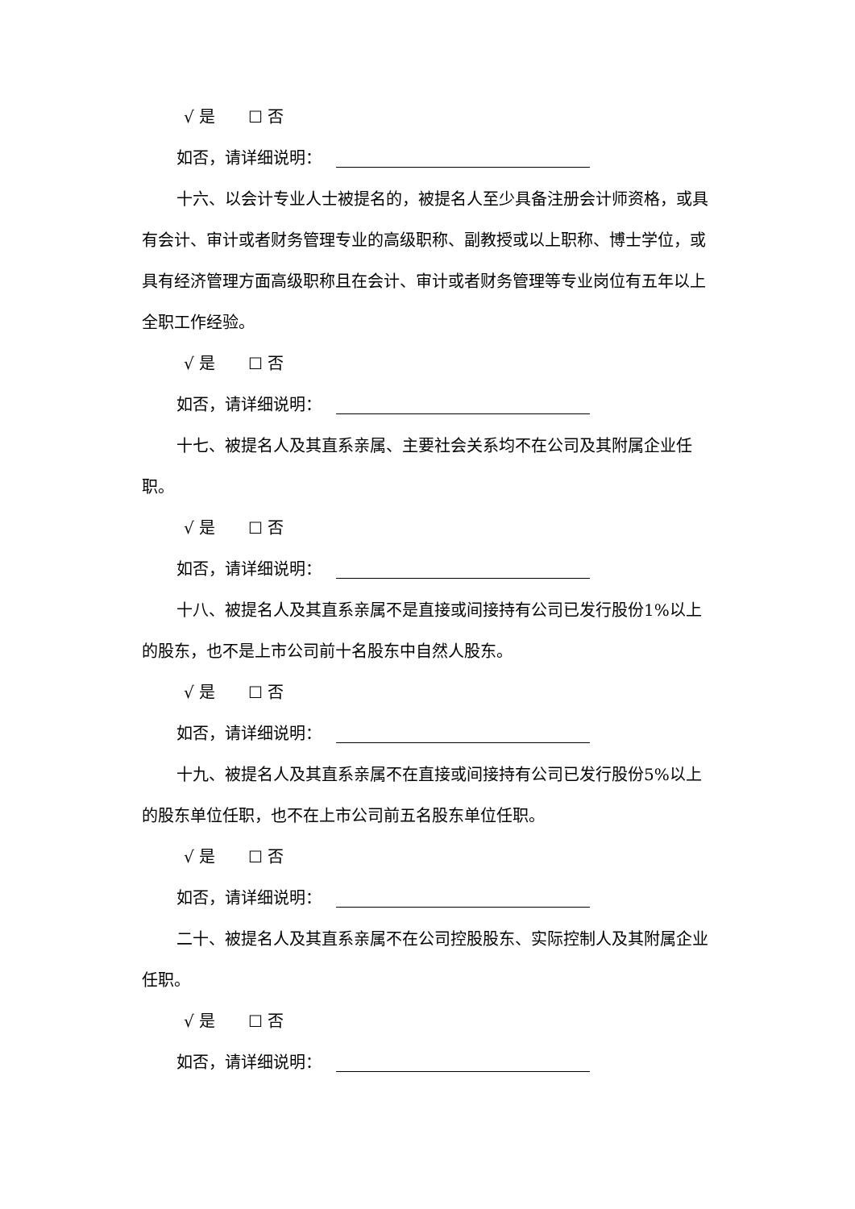√ 是 ☐ 否
如否，请详细说明：
十六、以会计专业人士被提名的，被提名人至少具备注册会计师资格，或具有会计、审计或者财务管理专业的高级职称、副教授或以上职称、博士学位，或具有经济管理方面高级职称且在会计、审计或者财务管理等专业岗位有五年以上全职工作经验。
√ 是 ☐ 否
如否，请详细说明：
十七、被提名人及其直系亲属、主要社会关系均不在公司及其附属企业任职。
√ 是 ☐ 否
如否，请详细说明：
十八、被提名人及其直系亲属不是直接或间接持有公司已发行股份1%以上的股东，也不是上市公司前十名股东中自然人股东。
√ 是 ☐ 否
如否，请详细说明：
十九、被提名人及其直系亲属不在直接或间接持有公司已发行股份5%以上的股东单位任职，也不在上市公司前五名股东单位任职。
√ 是 ☐ 否
如否，请详细说明：
二十、被提名人及其直系亲属不在公司控股股东、实际控制人及其附属企业任职。
√ 是 ☐ 否
如否，请详细说明：